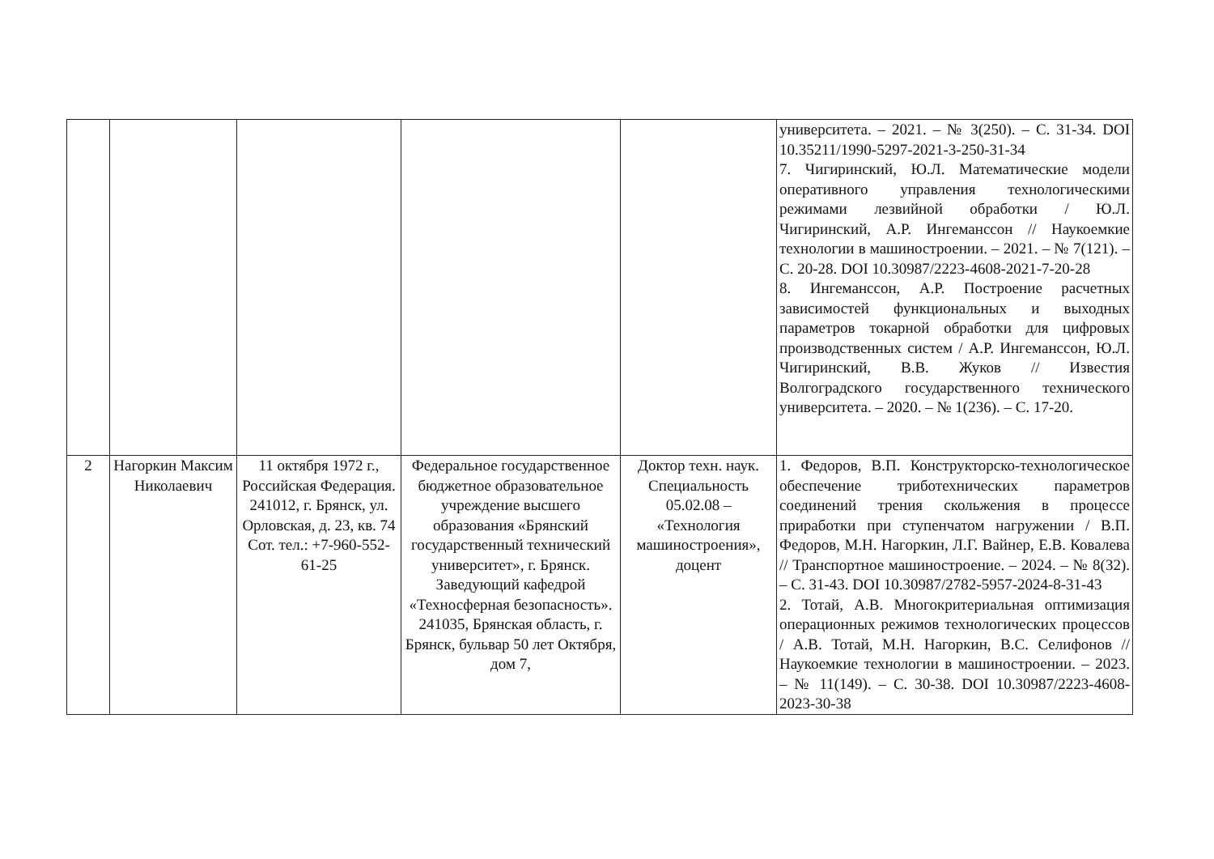| | | | | | университета. – 2021. – № 3(250). – С. 31-34. DOI 10.35211/1990-5297-2021-3-250-31-34 7. Чигиринский, Ю.Л. Математические модели оперативного управления технологическими режимами лезвийной обработки / Ю.Л. Чигиринский, А.Р. Ингеманссон // Наукоемкие технологии в машиностроении. – 2021. – № 7(121). – С. 20-28. DOI 10.30987/2223-4608-2021-7-20-28 8. Ингеманссон, А.Р. Построение расчетных зависимостей функциональных и выходных параметров токарной обработки для цифровых производственных систем / А.Р. Ингеманссон, Ю.Л. Чигиринский, В.В. Жуков // Известия Волгоградского государственного технического университета. – 2020. – № 1(236). – С. 17-20. |
| 2 | Нагоркин Максим Николаевич | 11 октября 1972 г., Российская Федерация. 241012, г. Брянск, ул. Орловская, д. 23, кв. 74 Сот. тел.: +7-960-552-61-25 | Федеральное государственное бюджетное образовательное учреждение высшего образования «Брянский государственный технический университет», г. Брянск. Заведующий кафедрой «Техносферная безопасность». 241035, Брянская область, г. Брянск, бульвар 50 лет Октября, дом 7, | Доктор техн. наук. Специальность 05.02.08 – «Технология машиностроения», доцент | 1. Федоров, В.П. Конструкторско-технологическое обеспечение триботехнических параметров соединений трения скольжения в процессе приработки при ступенчатом нагружении / В.П. Федоров, М.Н. Нагоркин, Л.Г. Вайнер, Е.В. Ковалева // Транспортное машиностроение. – 2024. – № 8(32). – С. 31-43. DOI 10.30987/2782-5957-2024-8-31-43 2. Тотай, А.В. Многокритериальная оптимизация операционных режимов технологических процессов / А.В. Тотай, М.Н. Нагоркин, В.С. Селифонов // Наукоемкие технологии в машиностроении. – 2023. – № 11(149). – С. 30-38. DOI 10.30987/2223-4608-2023-30-38 |